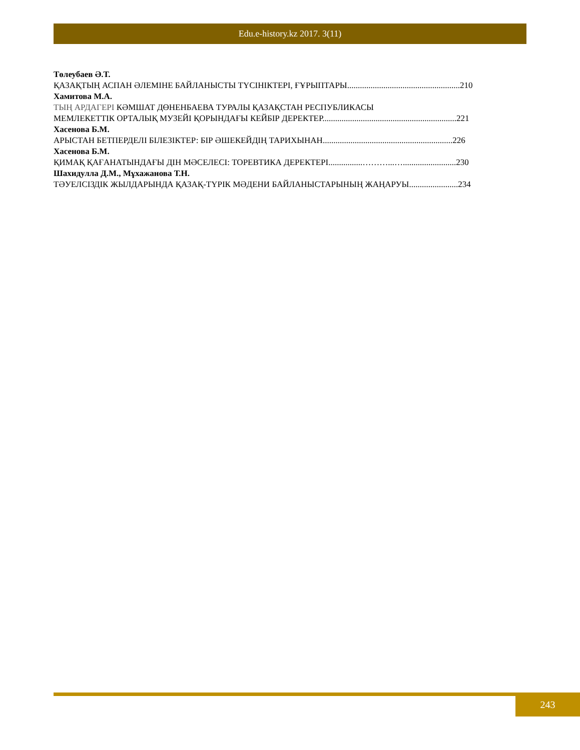Edu.e-history.kz 2017. 3(11)
Төлеубаев Ә.Т.
ҚАЗАҚТЫҢ АСПАН ӘЛЕМІНЕ БАЙЛАНЫСТЫ ТҮСІНІКТЕРІ, ҒҰРЫПТАРЫ.....................................................210
Хамитова М.А.
ТЫҢ АРДАГЕРІ КӘМШАТ ДӨНЕНБАЕВА ТУРАЛЫ ҚАЗАҚСТАН РЕСПУБЛИКАСЫ
МЕМЛЕКЕТТІК ОРТАЛЫҚ МУЗЕЙІ ҚОРЫНДАҒЫ КЕЙБІР ДЕРЕКТЕР...............................................................221
Хасенова Б.М.
АРЫСТАН БЕТПЕРДЕЛІ БІЛЕЗІКТЕР: БІР ӘШЕКЕЙДІҢ ТАРИХЫНАН.............................................................226
Хасенова Б.М.
ҚИМАҚ ҚАҒАНАТЫНДАҒЫ ДІН МӘСЕЛЕСІ: ТОРЕВТИКА ДЕРЕКТЕРІ................………...….........................230
Шахидулла Д.М., Мұхажанова Т.Н.
ТӘУЕЛСІЗДІК ЖЫЛДАРЫНДА ҚАЗАҚ-ТҮРІК МӘДЕНИ БАЙЛАНЫСТАРЫНЫҢ ЖАҢАРУЫ.......................234
243